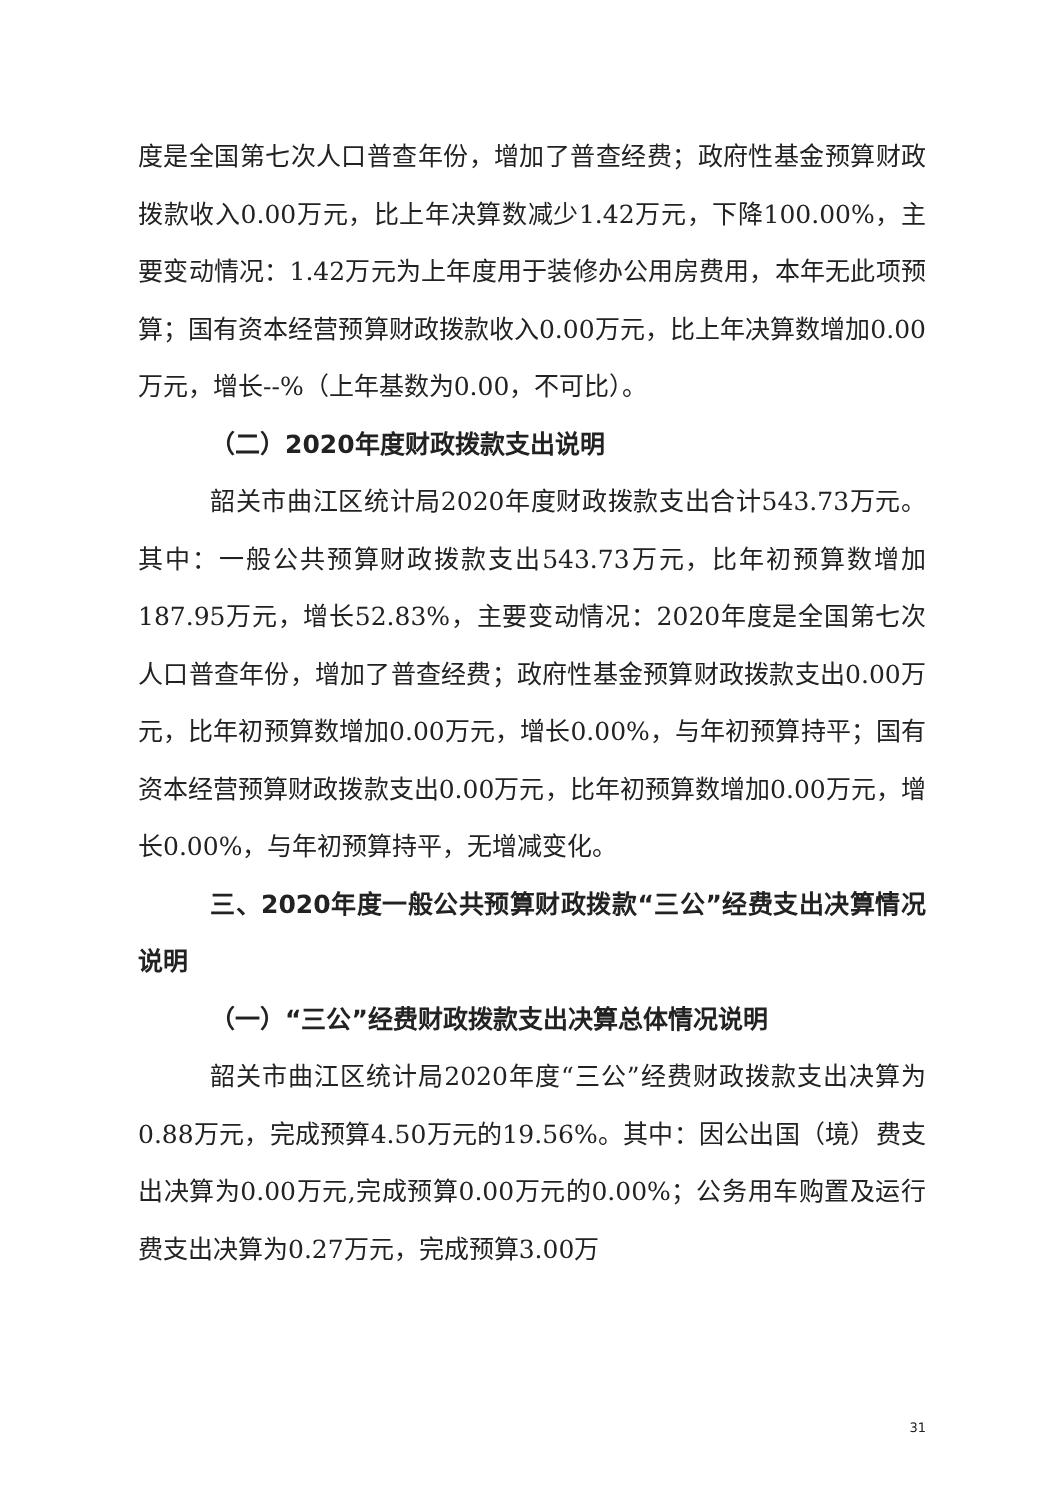度是全国第七次人口普查年份，增加了普查经费；政府性基金预算财政拨款收入0.00万元，比上年决算数减少1.42万元，下降100.00%，主要变动情况：1.42万元为上年度用于装修办公用房费用，本年无此项预算；国有资本经营预算财政拨款收入0.00万元，比上年决算数增加0.00万元，增长--%（上年基数为0.00，不可比）。
（二）2020年度财政拨款支出说明
韶关市曲江区统计局2020年度财政拨款支出合计543.73万元。其中：一般公共预算财政拨款支出543.73万元，比年初预算数增加187.95万元，增长52.83%，主要变动情况：2020年度是全国第七次人口普查年份，增加了普查经费；政府性基金预算财政拨款支出0.00万元，比年初预算数增加0.00万元，增长0.00%，与年初预算持平；国有资本经营预算财政拨款支出0.00万元，比年初预算数增加0.00万元，增长0.00%，与年初预算持平，无增减变化。
三、2020年度一般公共预算财政拨款“三公”经费支出决算情况说明
（一）“三公”经费财政拨款支出决算总体情况说明
韶关市曲江区统计局2020年度“三公”经费财政拨款支出决算为0.88万元，完成预算4.50万元的19.56%。其中：因公出国（境）费支出决算为0.00万元,完成预算0.00万元的0.00%；公务用车购置及运行费支出决算为0.27万元，完成预算3.00万
31